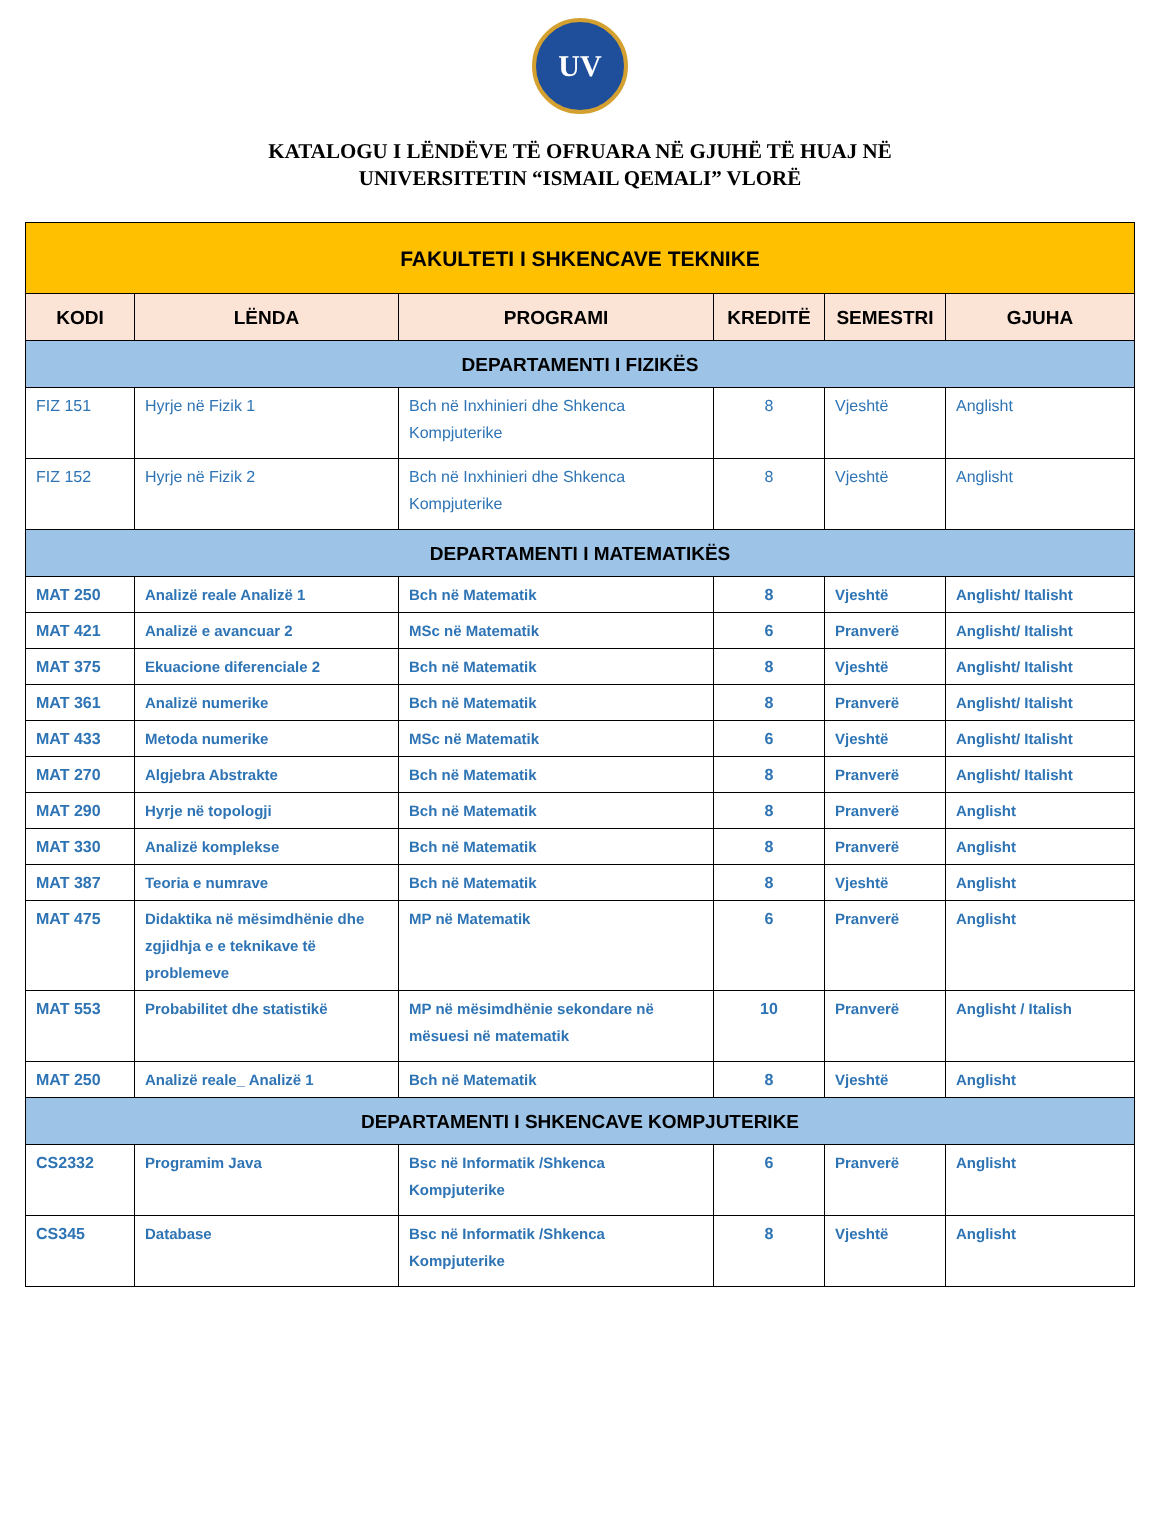UV
KATALOGU I LËNDËVE TË OFRUARA NË GJUHË TË HUAJ NË
UNIVERSITETIN “ISMAIL QEMALI” VLORË
| FAKULTETI I SHKENCAVE TEKNIKE | | | | | |
| KODI | LËNDA | PROGRAMI | KREDITË | SEMESTRI | GJUHA |
| DEPARTAMENTI I FIZIKËS | | | | | |
| FIZ 151 | Hyrje në Fizik 1 | Bch në Inxhinieri dhe Shkenca Kompjuterike | 8 | Vjeshtë | Anglisht |
| FIZ 152 | Hyrje në Fizik 2 | Bch në Inxhinieri dhe Shkenca Kompjuterike | 8 | Vjeshtë | Anglisht |
| DEPARTAMENTI I MATEMATIKËS | | | | | |
| MAT 250 | Analizë reale Analizë 1 | Bch në Matematik | 8 | Vjeshtë | Anglisht/ Italisht |
| MAT 421 | Analizë e avancuar 2 | MSc në Matematik | 6 | Pranverë | Anglisht/ Italisht |
| MAT 375 | Ekuacione diferenciale 2 | Bch në Matematik | 8 | Vjeshtë | Anglisht/ Italisht |
| MAT 361 | Analizë numerike | Bch në Matematik | 8 | Pranverë | Anglisht/ Italisht |
| MAT 433 | Metoda numerike | MSc në Matematik | 6 | Vjeshtë | Anglisht/ Italisht |
| MAT 270 | Algjebra Abstrakte | Bch në Matematik | 8 | Pranverë | Anglisht/ Italisht |
| MAT 290 | Hyrje në topologji | Bch në Matematik | 8 | Pranverë | Anglisht |
| MAT 330 | Analizë komplekse | Bch në Matematik | 8 | Pranverë | Anglisht |
| MAT 387 | Teoria e numrave | Bch në Matematik | 8 | Vjeshtë | Anglisht |
| MAT 475 | Didaktika në mësimdhënie dhe zgjidhja e e teknikave të problemeve | MP në Matematik | 6 | Pranverë | Anglisht |
| MAT 553 | Probabilitet dhe statistikë | MP në mësimdhënie sekondare në mësuesi në matematik | 10 | Pranverë | Anglisht / Italish |
| MAT 250 | Analizë reale_ Analizë 1 | Bch në Matematik | 8 | Vjeshtë | Anglisht |
| DEPARTAMENTI I SHKENCAVE KOMPJUTERIKE | | | | | |
| CS2332 | Programim Java | Bsc në Informatik /Shkenca Kompjuterike | 6 | Pranverë | Anglisht |
| CS345 | Database | Bsc në Informatik /Shkenca Kompjuterike | 8 | Vjeshtë | Anglisht |